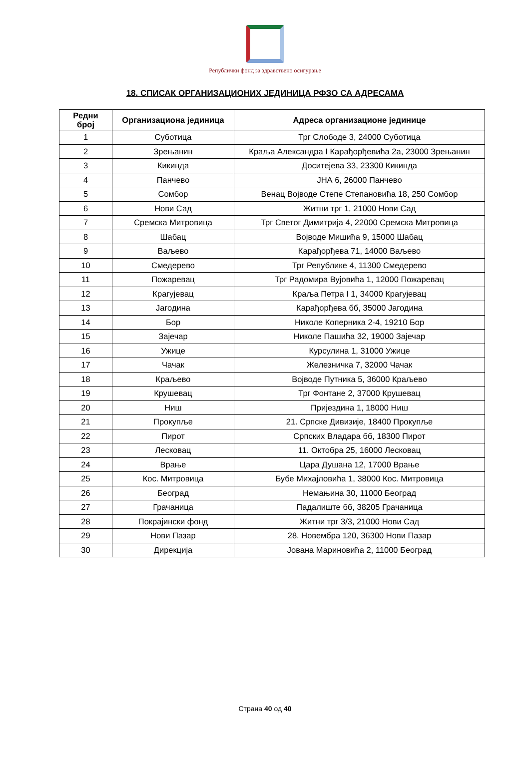Републички фонд за здравствено осигурање
18. СПИСАК ОРГАНИЗАЦИОНИХ ЈЕДИНИЦА РФЗО СА АДРЕСАМА
| Редни број | Организациона јединица | Адреса организационе јединице |
| --- | --- | --- |
| 1 | Суботица | Трг Слободе 3, 24000 Суботица |
| 2 | Зрењанин | Краља Александра I Карађорђевића 2а, 23000 Зрењанин |
| 3 | Кикинда | Доситејева 33, 23300 Кикинда |
| 4 | Панчево | ЈНА 6, 26000 Панчево |
| 5 | Сомбор | Венац Војводе Степе Степановића 18, 250 Сомбор |
| 6 | Нови Сад | Житни трг 1, 21000 Нови Сад |
| 7 | Сремска Митровица | Трг Светог Димитрија 4, 22000 Сремска Митровица |
| 8 | Шабац | Војводе Мишића 9, 15000 Шабац |
| 9 | Ваљево | Карађорђева 71, 14000 Ваљево |
| 10 | Смедерево | Трг Републике 4, 11300 Смедерево |
| 11 | Пожаревац | Трг Радомира Вујовића 1, 12000 Пожаревац |
| 12 | Крагујевац | Краља Петра I 1, 34000 Крагујевац |
| 13 | Јагодина | Карађорђева бб, 35000 Јагодина |
| 14 | Бор | Николе Коперника 2-4, 19210 Бор |
| 15 | Зајечар | Николе Пашића 32, 19000 Зајечар |
| 16 | Ужице | Курсулина 1, 31000 Ужице |
| 17 | Чачак | Железничка 7, 32000 Чачак |
| 18 | Краљево | Војводе Путника 5, 36000 Краљево |
| 19 | Крушевац | Трг Фонтане 2, 37000 Крушевац |
| 20 | Ниш | Пријездина 1, 18000 Ниш |
| 21 | Прокупље | 21. Српске Дивизије, 18400 Прокупље |
| 22 | Пирот | Српских Владара бб, 18300 Пирот |
| 23 | Лесковац | 11. Октобра 25, 16000 Лесковац |
| 24 | Врање | Цара Душана 12, 17000 Врање |
| 25 | Кос. Митровица | Бубе Михајловића 1, 38000 Кос. Митровица |
| 26 | Београд | Немањина 30, 11000 Београд |
| 27 | Грачаница | Падалиште бб, 38205 Грачаница |
| 28 | Покрајински фонд | Житни трг 3/3, 21000 Нови Сад |
| 29 | Нови Пазар | 28. Новембра 120, 36300 Нови Пазар |
| 30 | Дирекција | Јована Мариновића 2, 11000 Београд |
Страна 40 од 40